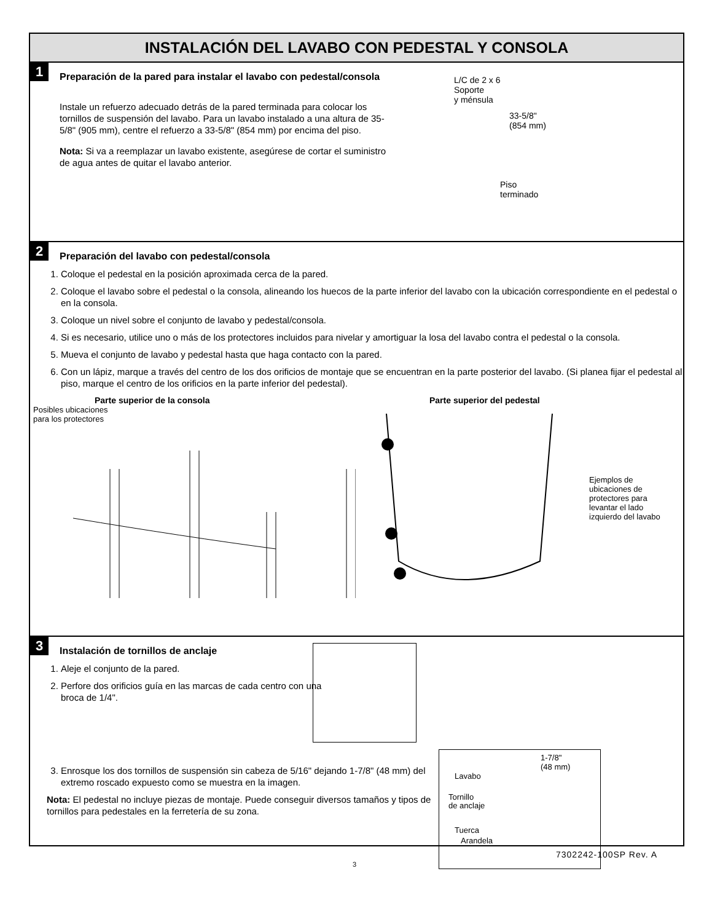INSTALACIÓN DEL LAVABO CON PEDESTAL Y CONSOLA
1
Preparación de la pared para instalar el lavabo con pedestal/consola
Instale un refuerzo adecuado detrás de la pared terminada para colocar los tornillos de suspensión del lavabo. Para un lavabo instalado a una altura de 35-5/8" (905 mm), centre el refuerzo a 33-5/8" (854 mm) por encima del piso.
Nota: Si va a reemplazar un lavabo existente, asegúrese de cortar el suministro de agua antes de quitar el lavabo anterior.
L/C de 2 x 6
Soporte
y ménsula
33-5/8"
(854 mm)
Piso
terminado
2
Preparación del lavabo con pedestal/consola
1. Coloque el pedestal en la posición aproximada cerca de la pared.
2. Coloque el lavabo sobre el pedestal o la consola, alineando los huecos de la parte inferior del lavabo con la ubicación correspondiente en el pedestal o en la consola.
3. Coloque un nivel sobre el conjunto de lavabo y pedestal/consola.
4. Si es necesario, utilice uno o más de los protectores incluidos para nivelar y amortiguar la losa del lavabo contra el pedestal o la consola.
5. Mueva el conjunto de lavabo y pedestal hasta que haga contacto con la pared.
6. Con un lápiz, marque a través del centro de los dos orificios de montaje que se encuentran en la parte posterior del lavabo. (Si planea fijar el pedestal al piso, marque el centro de los orificios en la parte inferior del pedestal).
Parte superior de la consola
Posibles ubicaciones
para los protectores
Parte superior del pedestal
Ejemplos de
ubicaciones de
protectores para
levantar el lado
izquierdo del lavabo
3
Instalación de tornillos de anclaje
1. Aleje el conjunto de la pared.
2. Perfore dos orificios guía en las marcas de cada centro con una broca de 1/4".
3. Enrosque los dos tornillos de suspensión sin cabeza de 5/16" dejando 1-7/8" (48 mm) del extremo roscado expuesto como se muestra en la imagen.
Nota: El pedestal no incluye piezas de montaje. Puede conseguir diversos tamaños y tipos de tornillos para pedestales en la ferretería de su zona.
1-7/8"
(48 mm)
Lavabo
Tornillo
de anclaje
Tuerca
Arandela
7302242-100SP Rev. A
3